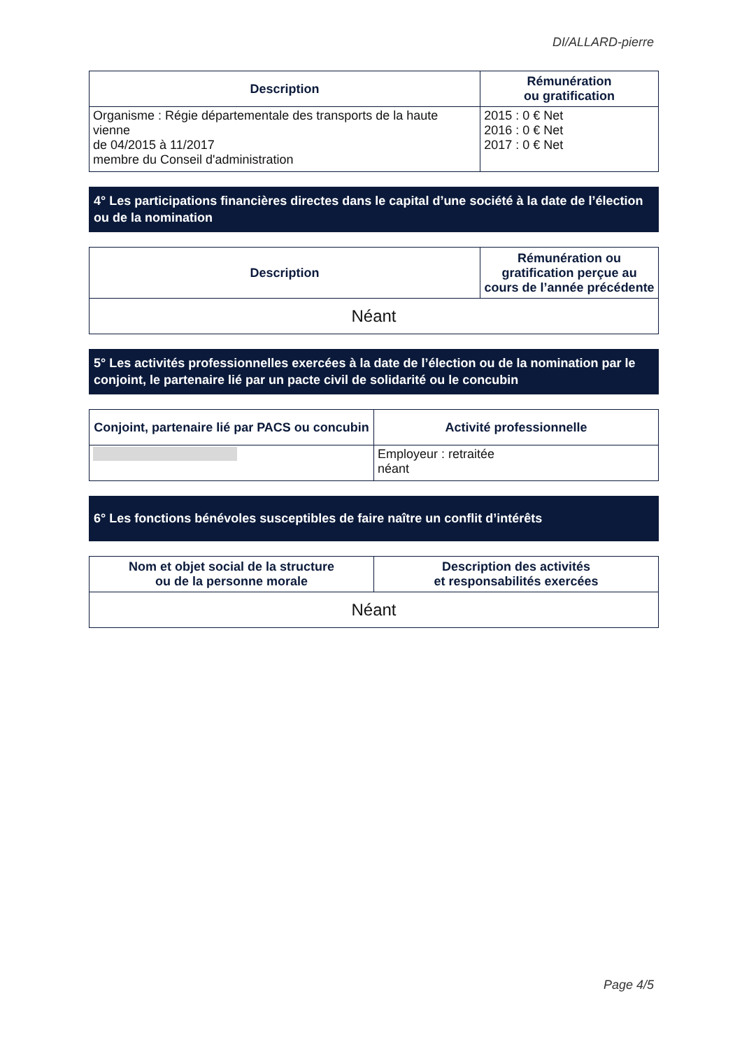DI/ALLARD-pierre
| Description | Rémunération ou gratification |
| --- | --- |
| Organisme : Régie départementale des transports de la haute vienne de 04/2015 à 11/2017 membre du Conseil d'administration | 2015 : 0 € Net 2016 : 0 € Net 2017 : 0 € Net |
4° Les participations financières directes dans le capital d’une société à la date de l’élection ou de la nomination
| Description | Rémunération ou gratification perçue au cours de l’année précédente |
| --- | --- |
| Néant | |
5° Les activités professionnelles exercées à la date de l’élection ou de la nomination par le conjoint, le partenaire lié par un pacte civil de solidarité ou le concubin
| Conjoint, partenaire lié par PACS ou concubin | Activité professionnelle |
| --- | --- |
| | Employeur : retraitée néant |
6° Les fonctions bénévoles susceptibles de faire naître un conflit d’intérêts
| Nom et objet social de la structure ou de la personne morale | Description des activités et responsabilités exercées |
| --- | --- |
| Néant | |
Page 4/5